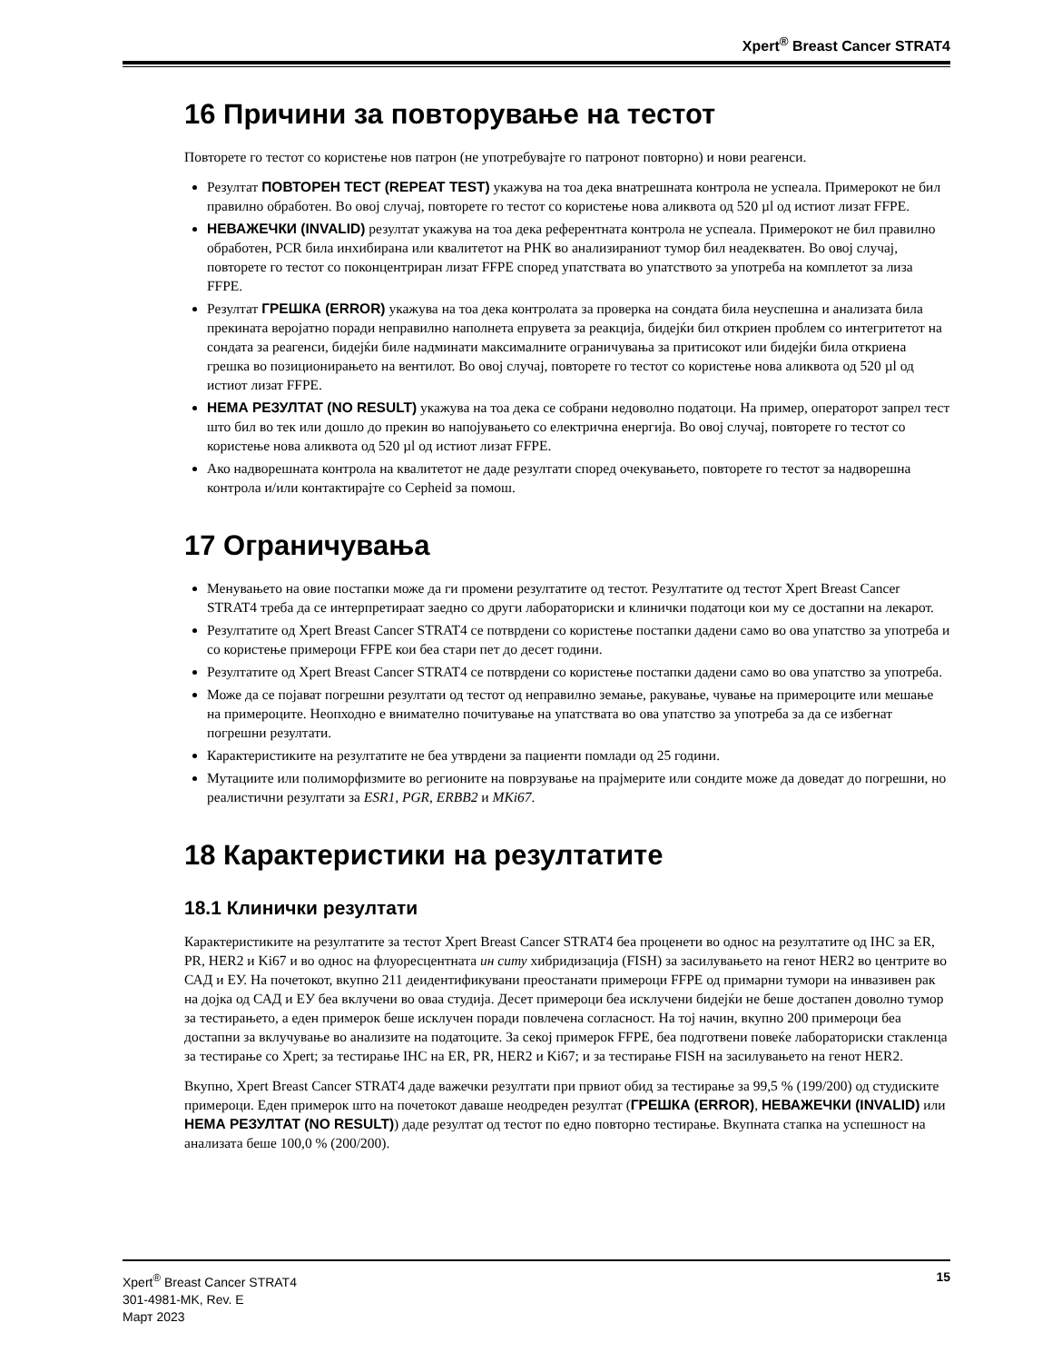Xpert<sup>®</sup> Breast Cancer STRAT4
16 Причини за повторување на тестот
Повторете го тестот со користење нов патрон (не употребувајте го патронот повторно) и нови реагенси.
Резултат ПОВТОРЕН ТЕСТ (REPEAT TEST) укажува на тоа дека внатрешната контрола не успеала. Примерокот не бил правилно обработен. Во овој случај, повторете го тестот со користење нова аликвота од 520 µl од истиот лизат FFPE.
НЕВАЖЕЧКИ (INVALID) резултат укажува на тоа дека референтната контрола не успеала. Примерокот не бил правилно обработен, PCR била инхибирана или квалитетот на РНК во анализираниот тумор бил неадекватен. Во овој случај, повторете го тестот со поконцентриран лизат FFPE според упатствата во упатството за употреба на комплетот за лиза FFPE.
Резултат ГРЕШКА (ERROR) укажува на тоа дека контролата за проверка на сондата била неуспешна и анализата била прекината веројатно поради неправилно наполнета епрувета за реакција, бидејќи бил откриен проблем со интегритетот на сондата за реагенси, бидејќи биле надминати максималните ограничувања за притисокот или бидејќи била откриена грешка во позиционирањето на вентилот. Во овој случај, повторете го тестот со користење нова аликвота од 520 µl од истиот лизат FFPE.
НЕМА РЕЗУЛТАТ (NO RESULT) укажува на тоа дека се собрани недоволно податоци. На пример, операторот запрел тест што бил во тек или дошло до прекин во напојувањето со електрична енергија. Во овој случај, повторете го тестот со користење нова аликвота од 520 µl од истиот лизат FFPE.
Ако надворешната контрола на квалитетот не даде резултати според очекувањето, повторете го тестот за надворешна контрола и/или контактирајте со Cepheid за помош.
17 Ограничувања
Менувањето на овие постапки може да ги промени резултатите од тестот. Резултатите од тестот Xpert Breast Cancer STRAT4 треба да се интерпретираат заедно со други лабораториски и клинички податоци кои му се достапни на лекарот.
Резултатите од Xpert Breast Cancer STRAT4 се потврдени со користење постапки дадени само во ова упатство за употреба и со користење примероци FFPE кои беа стари пет до десет години.
Резултатите од Xpert Breast Cancer STRAT4 се потврдени со користење постапки дадени само во ова упатство за употреба.
Може да се појават погрешни резултати од тестот од неправилно земање, ракување, чување на примероците или мешање на примероците. Неопходно е внимателно почитување на упатствата во ова упатство за употреба за да се избегнат погрешни резултати.
Карактеристиките на резултатите не беа утврдени за пациенти помлади од 25 години.
Мутациите или полиморфизмите во регионите на поврзување на прајмерите или сондите може да доведат до погрешни, но реалистични резултати за ESR1, PGR, ERBB2 и MKi67.
18 Карактеристики на резултатите
18.1 Клинички резултати
Карактеристиките на резултатите за тестот Xpert Breast Cancer STRAT4 беа проценети во однос на резултатите од IHC за ER, PR, HER2 и Ki67 и во однос на флуоресцентната ин ситу хибридизација (FISH) за засилувањето на генот HER2 во центрите во САД и ЕУ. На почетокот, вкупно 211 деидентификувани преостанати примероци FFPE од примарни тумори на инвазивен рак на дојка од САД и ЕУ беа вклучени во оваа студија. Десет примероци беа исклучени бидејќи не беше достапен доволно тумор за тестирањето, а еден примерок беше исклучен поради повлечена согласност. На тој начин, вкупно 200 примероци беа достапни за вклучување во анализите на податоците. За секој примерок FFPE, беа подготвени повеќе лабораториски стакленца за тестирање со Xpert; за тестирање IHC на ER, PR, HER2 и Ki67; и за тестирање FISH на засилувањето на генот HER2.
Вкупно, Xpert Breast Cancer STRAT4 даде важечки резултати при првиот обид за тестирање за 99,5 % (199/200) од студиските примероци. Еден примерок што на почетокот даваше неодреден резултат (ГРЕШКА (ERROR), НЕВАЖЕЧКИ (INVALID) или НЕМА РЕЗУЛТАТ (NO RESULT)) даде резултат од тестот по едно повторно тестирање. Вкупната стапка на успешност на анализата беше 100,0 % (200/200).
Xpert<sup>®</sup> Breast Cancer STRAT4
301-4981-MK, Rev. E
Март 2023
15